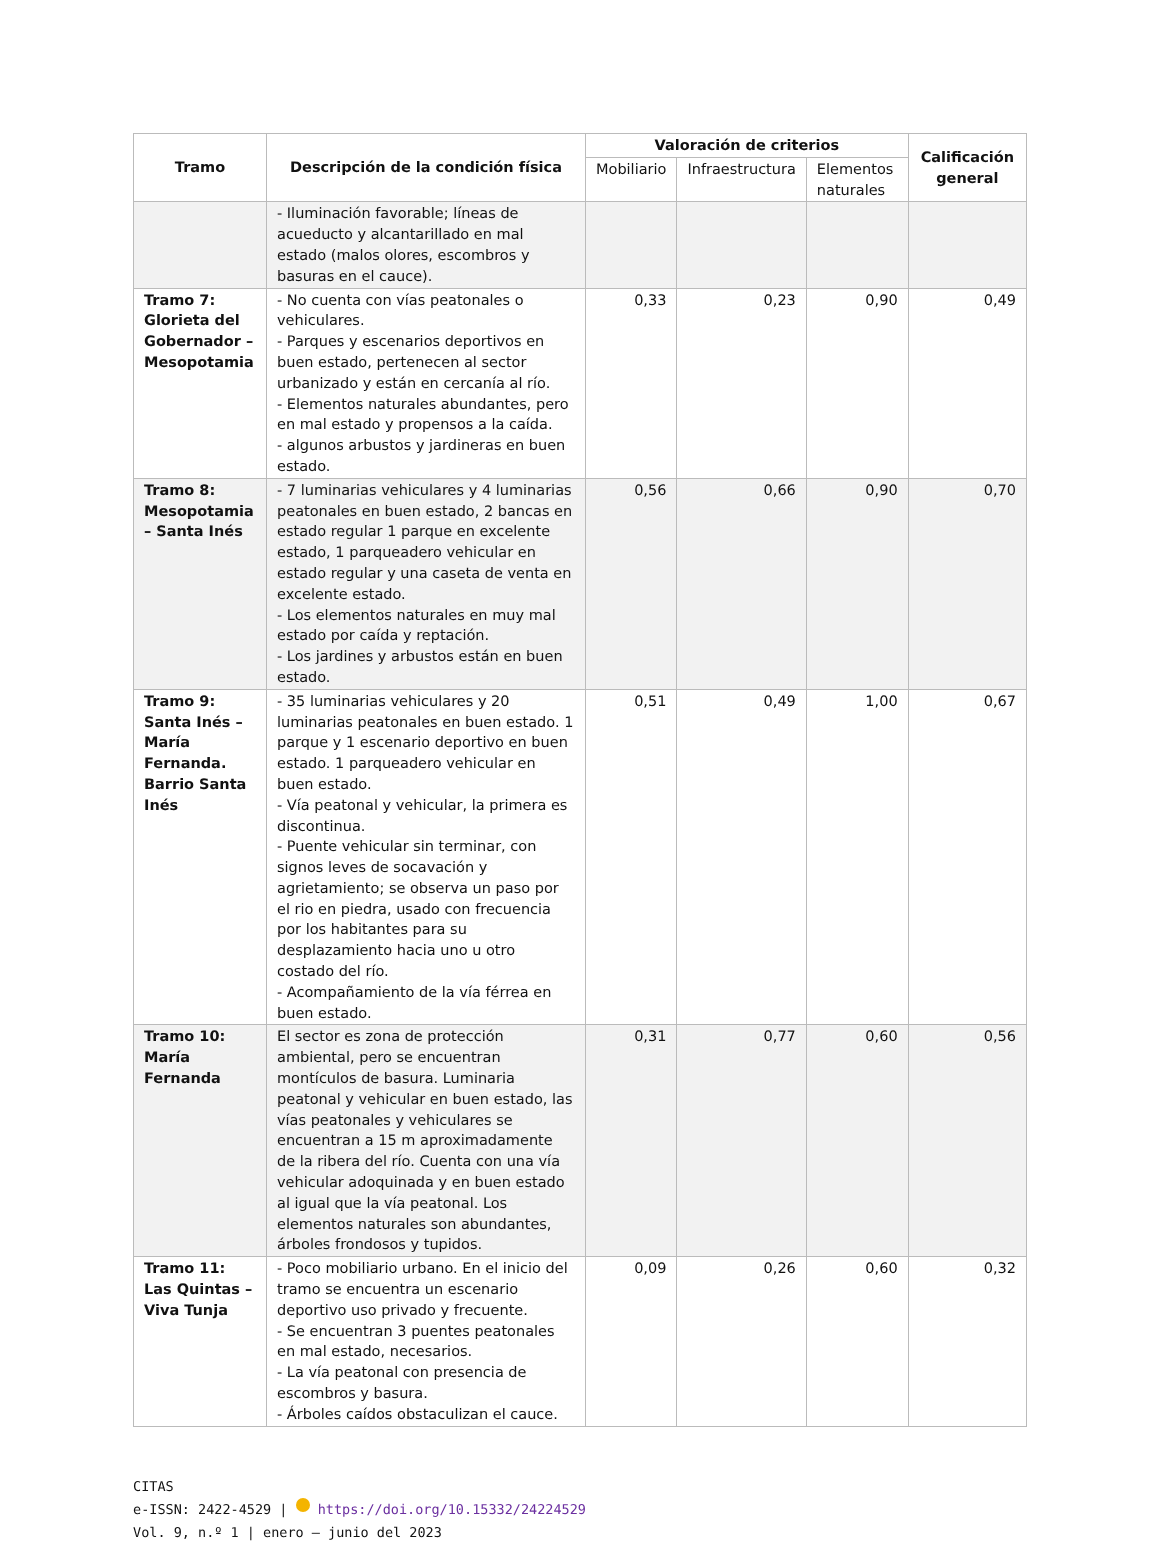| Tramo | Descripción de la condición física | Valoración de criterios | | | Calificación general |
| --- | --- | --- | --- | --- | --- |
| | | Mobiliario | Infraestructura | Elementos naturales | |
| | - Iluminación favorable; líneas de acueducto y alcantarillado en mal estado (malos olores, escombros y basuras en el cauce). | | | | |
| Tramo 7: Glorieta del Gobernador – Mesopotamia | - No cuenta con vías peatonales o vehiculares. - Parques y escenarios deportivos en buen estado, pertenecen al sector urbanizado y están en cercanía al río. - Elementos naturales abundantes, pero en mal estado y propensos a la caída. - algunos arbustos y jardineras en buen estado. | 0,33 | 0,23 | 0,90 | 0,49 |
| Tramo 8: Mesopotamia – Santa Inés | - 7 luminarias vehiculares y 4 luminarias peatonales en buen estado, 2 bancas en estado regular 1 parque en excelente estado, 1 parqueadero vehicular en estado regular y una caseta de venta en excelente estado. - Los elementos naturales en muy mal estado por caída y reptación. - Los jardines y arbustos están en buen estado. | 0,56 | 0,66 | 0,90 | 0,70 |
| Tramo 9: Santa Inés – María Fernanda. Barrio Santa Inés | - 35 luminarias vehiculares y 20 luminarias peatonales en buen estado. 1 parque y 1 escenario deportivo en buen estado. 1 parqueadero vehicular en buen estado. - Vía peatonal y vehicular, la primera es discontinua. - Puente vehicular sin terminar, con signos leves de socavación y agrietamiento; se observa un paso por el rio en piedra, usado con frecuencia por los habitantes para su desplazamiento hacia uno u otro costado del río. - Acompañamiento de la vía férrea en buen estado. | 0,51 | 0,49 | 1,00 | 0,67 |
| Tramo 10: María Fernanda | El sector es zona de protección ambiental, pero se encuentran montículos de basura. Luminaria peatonal y vehicular en buen estado, las vías peatonales y vehiculares se encuentran a 15 m aproximadamente de la ribera del río. Cuenta con una vía vehicular adoquinada y en buen estado al igual que la vía peatonal. Los elementos naturales son abundantes, árboles frondosos y tupidos. | 0,31 | 0,77 | 0,60 | 0,56 |
| Tramo 11: Las Quintas – Viva Tunja | - Poco mobiliario urbano. En el inicio del tramo se encuentra un escenario deportivo uso privado y frecuente. - Se encuentran 3 puentes peatonales en mal estado, necesarios. - La vía peatonal con presencia de escombros y basura. - Árboles caídos obstaculizan el cauce. | 0,09 | 0,26 | 0,60 | 0,32 |
CITAS
e-ISSN: 2422-4529 | https://doi.org/10.15332/24224529
Vol. 9, n.º 1 | enero – junio del 2023